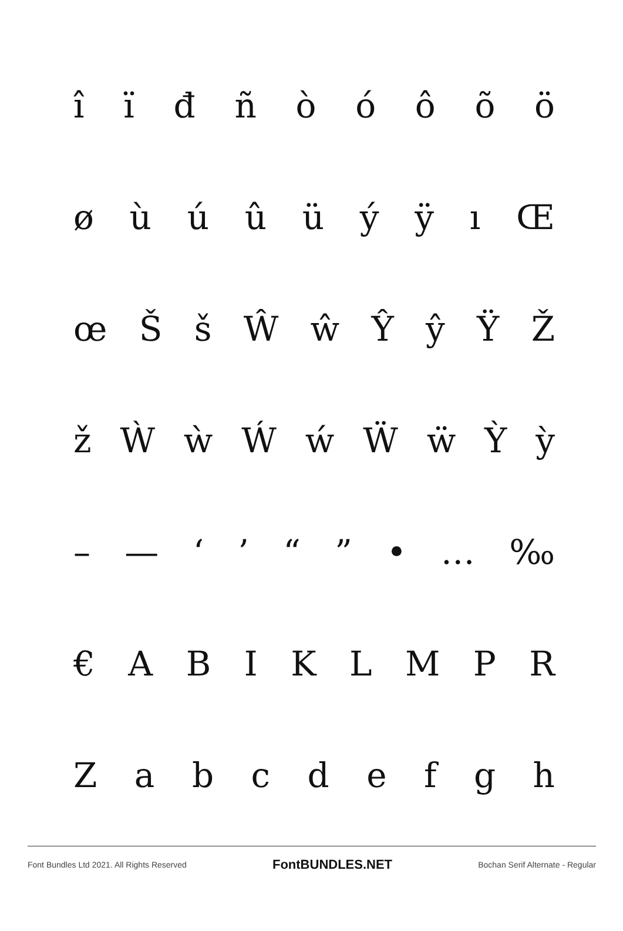î ï đ ñ ò ó ô õ ö
ø ù ú û ü ý ÿ ı Œ
œ Š š Ŵ ŵ Ŷ ŷ Ÿ Ž
ž Ẁ ẁ Ẃ ẃ Ẅ ẅ Ỳ ỳ
– — ‘ ’ “ ” • … ‰
€ A B I K L M P R
Z a b c d e f g h
Font Bundles Ltd 2021. All Rights Reserved FontBUNDLES.NET Bochan Serif Alternate - Regular